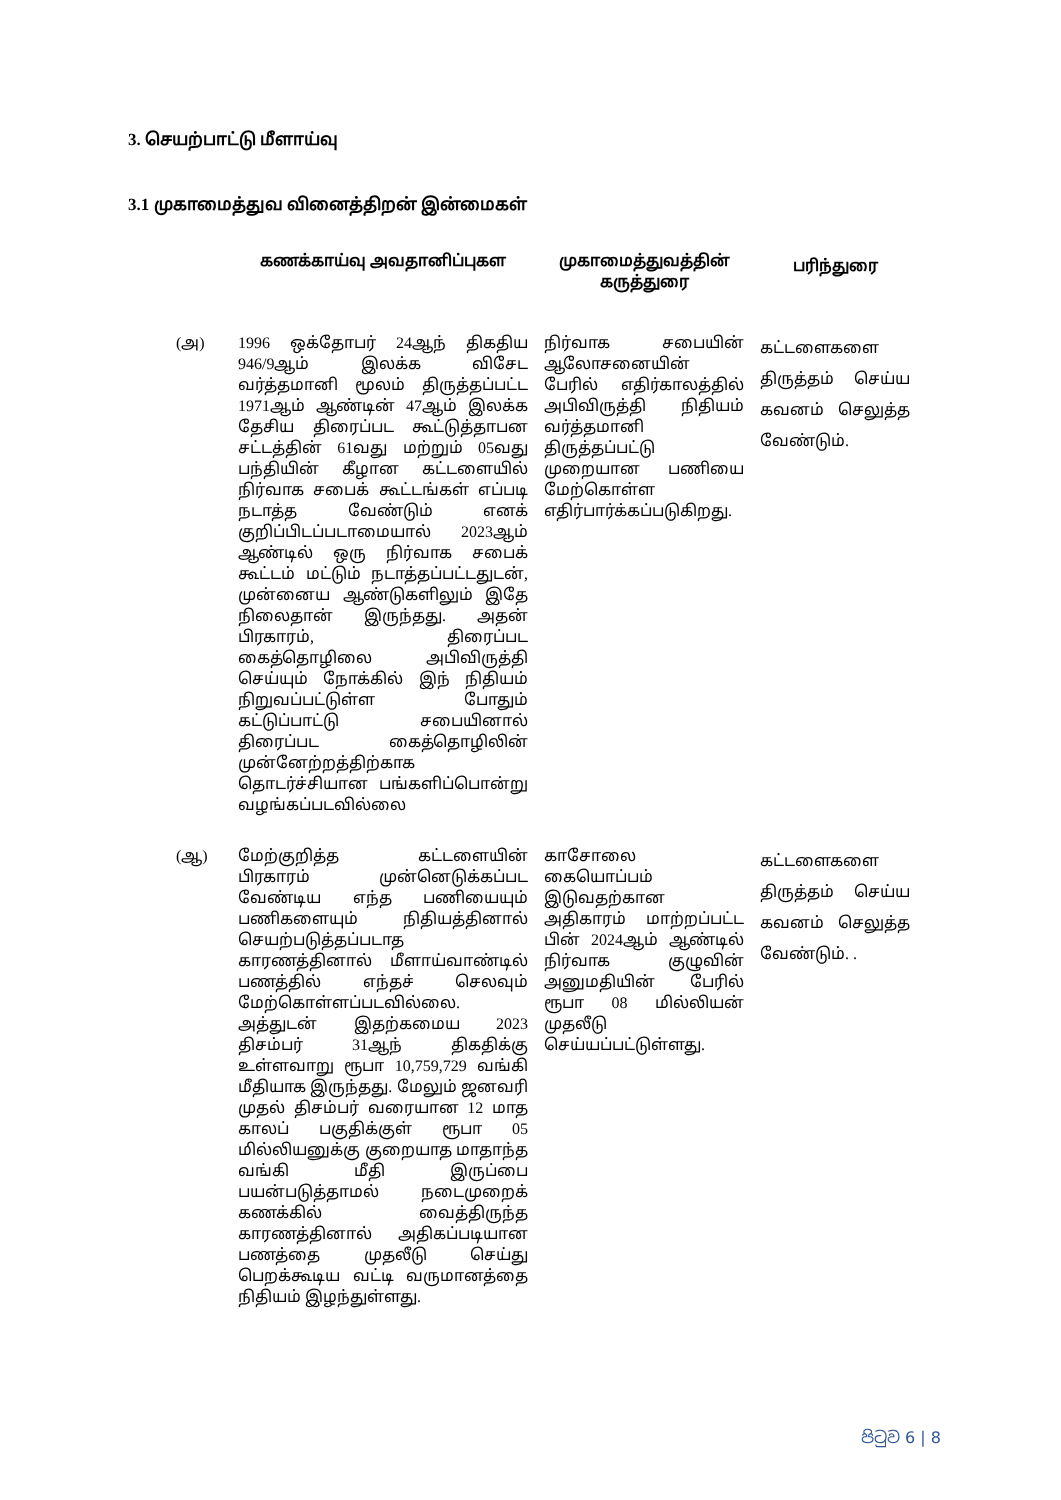3. செயற்பாட்டு மீளாய்வு
3.1 முகாமைத்துவ வினைத்திறன் இன்மைகள்
| | கணக்காய்வு அவதானிப்புகள | முகாமைத்துவத்தின் கருத்துரை | பரிந்துரை |
| --- | --- | --- | --- |
| (அ) | 1996 ஒக்தோபர் 24ஆந் திகதிய 946/9ஆம் இலக்க விசேட வர்த்தமானி மூலம் திருத்தப்பட்ட 1971ஆம் ஆண்டின் 47ஆம் இலக்க தேசிய திரைப்பட கூட்டுத்தாபன சட்டத்தின் 61வது மற்றும் 05வது பந்தியின் கீழான கட்டளையில் நிர்வாக சபைக் கூட்டங்கள் எப்படி நடாத்த வேண்டும் எனக் குறிப்பிடப்படாமையால் 2023ஆம் ஆண்டில் ஒரு நிர்வாக சபைக் கூட்டம் மட்டும் நடாத்தப்பட்டதுடன், முன்னைய ஆண்டுகளிலும் இதே நிலைதான் இருந்தது. அதன் பிரகாரம், திரைப்பட கைத்தொழிலை அபிவிருத்தி செய்யும் நோக்கில் இந் நிதியம் நிறுவப்பட்டுள்ள போதும் கட்டுப்பாட்டு சபையினால் திரைப்பட கைத்தொழிலின் முன்னேற்றத்திற்காக தொடர்ச்சியான பங்களிப்பொன்று வழங்கப்படவில்லை | நிர்வாக சபையின் ஆலோசனையின் பேரில் எதிர்காலத்தில் அபிவிருத்தி நிதியம் வர்த்தமானி திருத்தப்பட்டு முறையான பணியை மேற்கொள்ள எதிர்பார்க்கப்படுகிறது. | கட்டளைகளை திருத்தம் செய்ய கவனம் செலுத்த வேண்டும். |
| (ஆ) | மேற்குறித்த கட்டளையின் பிரகாரம் முன்னெடுக்கப்பட வேண்டிய எந்த பணியையும் பணிகளையும் நிதியத்தினால் செயற்படுத்தப்படாத காரணத்தினால் மீளாய்வாண்டில் பணத்தில் எந்தச் செலவும் மேற்கொள்ளப்படவில்லை. அத்துடன் இதற்கமைய 2023 திசம்பர் 31ஆந் திகதிக்கு உள்ளவாறு ரூபா 10,759,729 வங்கி மீதியாக இருந்தது. மேலும் ஜனவரி முதல் திசம்பர் வரையான 12 மாத காலப் பகுதிக்குள் ரூபா 05 மில்லியனுக்கு குறையாத மாதாந்த வங்கி மீதி இருப்பை பயன்படுத்தாமல் நடைமுறைக் கணக்கில் வைத்திருந்த காரணத்தினால் அதிகப்படியான பணத்தை முதலீடு செய்து பெறக்கூடிய வட்டி வருமானத்தை நிதியம் இழந்துள்ளது. | காசோலை கையொப்பம் இடுவதற்கான அதிகாரம் மாற்றப்பட்ட பின் 2024ஆம் ஆண்டில் நிர்வாக குழுவின் அனுமதியின் பேரில் ரூபா 08 மில்லியன் முதலீடு செய்யப்பட்டுள்ளது. | கட்டளைகளை திருத்தம் செய்ய கவனம் செலுத்த வேண்டும். . |
පිටුව 6 | 8